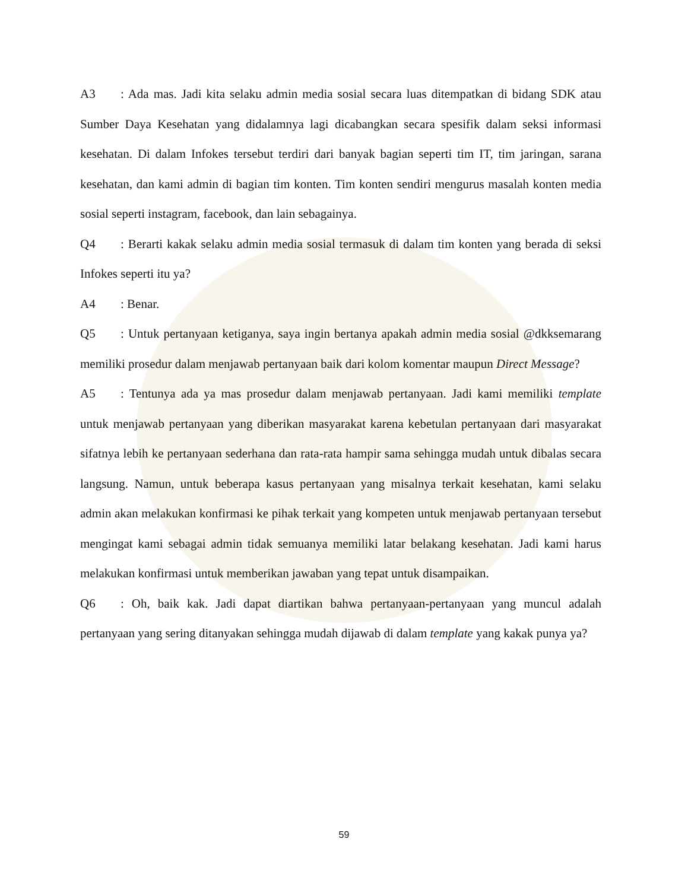A3: Ada mas. Jadi kita selaku admin media sosial secara luas ditempatkan di bidang SDK atau Sumber Daya Kesehatan yang didalamnya lagi dicabangkan secara spesifik dalam seksi informasi kesehatan. Di dalam Infokes tersebut terdiri dari banyak bagian seperti tim IT, tim jaringan, sarana kesehatan, dan kami admin di bagian tim konten. Tim konten sendiri mengurus masalah konten media sosial seperti instagram, facebook, dan lain sebagainya.
Q4: Berarti kakak selaku admin media sosial termasuk di dalam tim konten yang berada di seksi Infokes seperti itu ya?
A4: Benar.
Q5: Untuk pertanyaan ketiganya, saya ingin bertanya apakah admin media sosial @dkksemarang memiliki prosedur dalam menjawab pertanyaan baik dari kolom komentar maupun Direct Message?
A5: Tentunya ada ya mas prosedur dalam menjawab pertanyaan. Jadi kami memiliki template untuk menjawab pertanyaan yang diberikan masyarakat karena kebetulan pertanyaan dari masyarakat sifatnya lebih ke pertanyaan sederhana dan rata-rata hampir sama sehingga mudah untuk dibalas secara langsung. Namun, untuk beberapa kasus pertanyaan yang misalnya terkait kesehatan, kami selaku admin akan melakukan konfirmasi ke pihak terkait yang kompeten untuk menjawab pertanyaan tersebut mengingat kami sebagai admin tidak semuanya memiliki latar belakang kesehatan. Jadi kami harus melakukan konfirmasi untuk memberikan jawaban yang tepat untuk disampaikan.
Q6: Oh, baik kak. Jadi dapat diartikan bahwa pertanyaan-pertanyaan yang muncul adalah pertanyaan yang sering ditanyakan sehingga mudah dijawab di dalam template yang kakak punya ya?
59